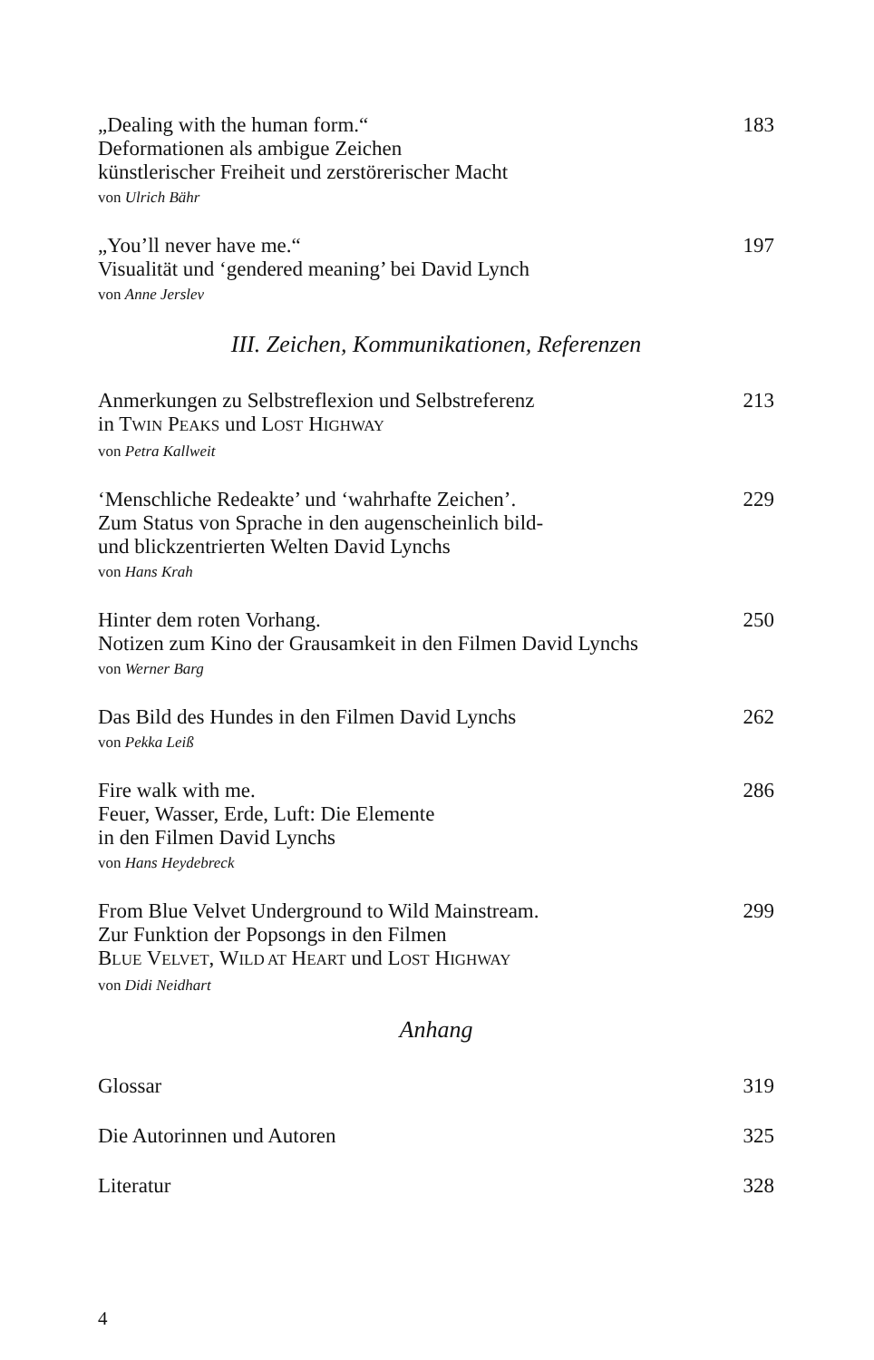„Dealing with the human form.“
Deformationen als ambigue Zeichen
künstlerischer Freiheit und zerstörerischer Macht
von Ulrich Bähr
183
„You’ll never have me.“
Visualität und ‘gendered meaning’ bei David Lynch
von Anne Jerslev
197
III. Zeichen, Kommunikationen, Referenzen
Anmerkungen zu Selbstreflexion und Selbstreferenz
in TWIN PEAKS und LOST HIGHWAY
von Petra Kallweit
213
‘Menschliche Redeakte’ und ‘wahrhafte Zeichen’.
Zum Status von Sprache in den augenscheinlich bild-
und blickzentrierten Welten David Lynchs
von Hans Krah
229
Hinter dem roten Vorhang.
Notizen zum Kino der Grausamkeit in den Filmen David Lynchs
von Werner Barg
250
Das Bild des Hundes in den Filmen David Lynchs
von Pekka Leiß
262
Fire walk with me.
Feuer, Wasser, Erde, Luft: Die Elemente
in den Filmen David Lynchs
von Hans Heydebreck
286
From Blue Velvet Underground to Wild Mainstream.
Zur Funktion der Popsongs in den Filmen
BLUE VELVET, WILD AT HEART und LOST HIGHWAY
von Didi Neidhart
299
Anhang
Glossar 319
Die Autorinnen und Autoren 325
Literatur 328
4